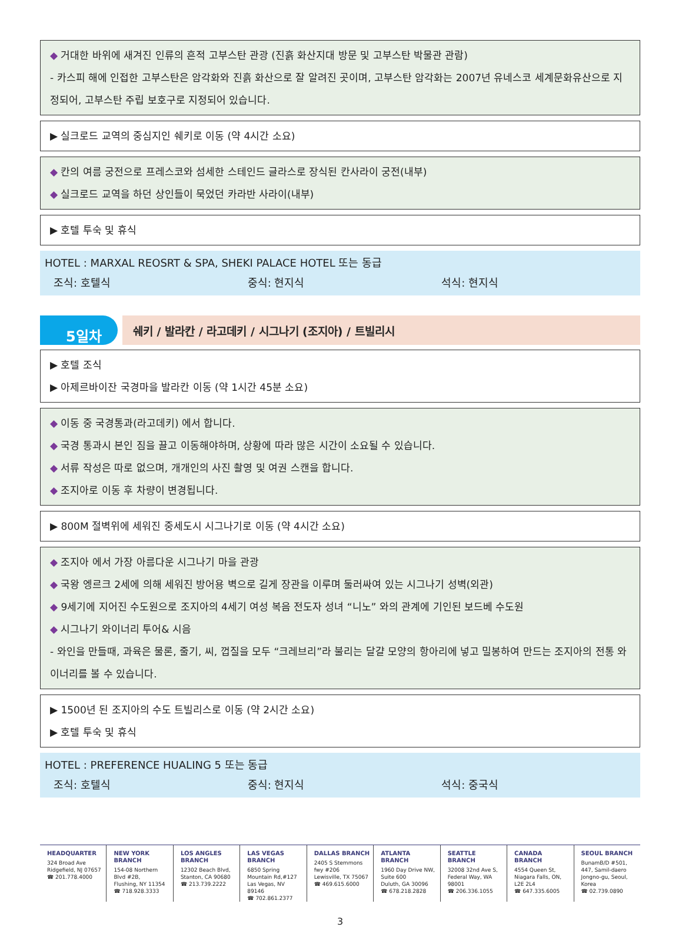◆ 거대한 바위에 새겨진 인류의 흔적 고부스탄 관광 (진흙 화산지대 방문 및 고부스탄 박물관 관람)
- 카스피 해에 인접한 고부스탄은 암각화와 진흙 화산으로 잘 알려진 곳이며, 고부스탄 암각화는 2007년 유네스코 세계문화유산으로 지정되어, 고부스탄 주립 보호구로 지정되어 있습니다.
▶ 실크로드 교역의 중심지인 쉐키로 이동 (약 4시간 소요)
◆ 칸의 여름 궁전으로 프레스코와 섬세한 스테인드 글라스로 장식된 칸사라이 궁전(내부)
◆ 실크로드 교역을 하던 상인들이 묵었던 카라반 사라이(내부)
▶ 호텔 투숙 및 휴식
HOTEL : MARXAL REOSRT & SPA, SHEKI PALACE HOTEL 또는 동급
조식: 호텔식 중식: 현지식 석식: 현지식
5일차
쉐키 / 발라칸 / 라고데키 / 시그나기 (조지아) / 트빌리시
▶ 호텔 조식
▶ 아제르바이잔 국경마을 발라칸 이동 (약 1시간 45분 소요)
◆ 이동 중 국경통과(라고데키) 에서 합니다.
◆ 국경 통과시 본인 짐을 끌고 이동해야하며, 상황에 따라 많은 시간이 소요될 수 있습니다.
◆ 서류 작성은 따로 없으며, 개개인의 사진 촬영 및 여권 스캔을 합니다.
◆ 조지아로 이동 후 차량이 변경됩니다.
▶ 800M 절벽위에 세워진 중세도시 시그나기로 이동 (약 4시간 소요)
◆ 조지아 에서 가장 아름다운 시그나기 마을 관광
◆ 국왕 엥르크 2세에 의해 세워진 방어용 벽으로 길게 장관을 이루며 둘러싸여 있는 시그나기 성벽(외관)
◆ 9세기에 지어진 수도원으로 조지아의 4세기 여성 복음 전도자 성녀 “니노” 와의 관계에 기인된 보드베 수도원
◆ 시그나기 와이너리 투어& 시음
- 와인을 만들때, 과육은 물론, 줄기, 씨, 껍질을 모두 “크레브리”라 불리는 달걀 모양의 항아리에 넣고 밀봉하여 만드는 조지아의 전통 와이너리를 볼 수 있습니다.
▶ 1500년 된 조지아의 수도 트빌리스로 이동 (약 2시간 소요)
▶ 호텔 투숙 및 휴식
HOTEL : PREFERENCE HUALING 5 또는 동급
조식: 호텔식 중식: 현지식 석식: 중국식
HEADQUARTER
324 Broad Ave
Ridgefield, NJ 07657
☎ 201.778.4000
NEW YORK BRANCH
154-08 Northern Blvd #2B,
Flushing, NY 11354
☎ 718.928.3333
LOS ANGLES BRANCH
12302 Beach Blvd,
Stanton, CA 90680
☎ 213.739.2222
LAS VEGAS BRANCH
6850 Spring Mountain Rd,#127
Las Vegas, NV 89146
☎ 702.861.2377
DALLAS BRANCH
2405 S Stemmons fwy #206
Lewisville, TX 75067
☎ 469.615.6000
ATLANTA BRANCH
1960 Day Drive NW, Suite 600
Duluth, GA 30096
☎ 678.218.2828
SEATTLE BRANCH
32008 32nd Ave S,
Federal Way, WA 98001
☎ 206.336.1055
CANADA BRANCH
4554 Queen St,
Niagara Falls, ON, L2E 2L4
☎ 647.335.6005
SEOUL BRANCH
BunamB/D #501, 447, Samil-daero
Jongno-gu, Seoul, Korea
☎ 02.739.0890
3